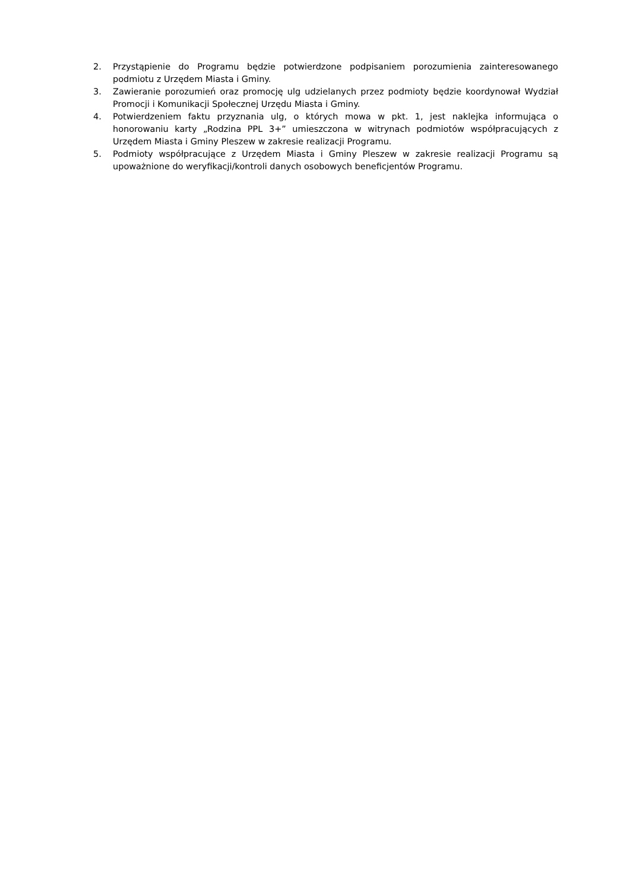2. Przystąpienie do Programu będzie potwierdzone podpisaniem porozumienia zainteresowanego podmiotu z Urzędem Miasta i Gminy.
3. Zawieranie porozumień oraz promocję ulg udzielanych przez podmioty będzie koordynował Wydział Promocji i Komunikacji Społecznej Urzędu Miasta i Gminy.
4. Potwierdzeniem faktu przyznania ulg, o których mowa w pkt. 1, jest naklejka informująca o honorowaniu karty „Rodzina PPL 3+” umieszczona w witrynach podmiotów współpracujących z Urzędem Miasta i Gminy Pleszew w zakresie realizacji Programu.
5. Podmioty współpracujące z Urzędem Miasta i Gminy Pleszew w zakresie realizacji Programu są upoważnione do weryfikacji/kontroli danych osobowych beneficjentów Programu.